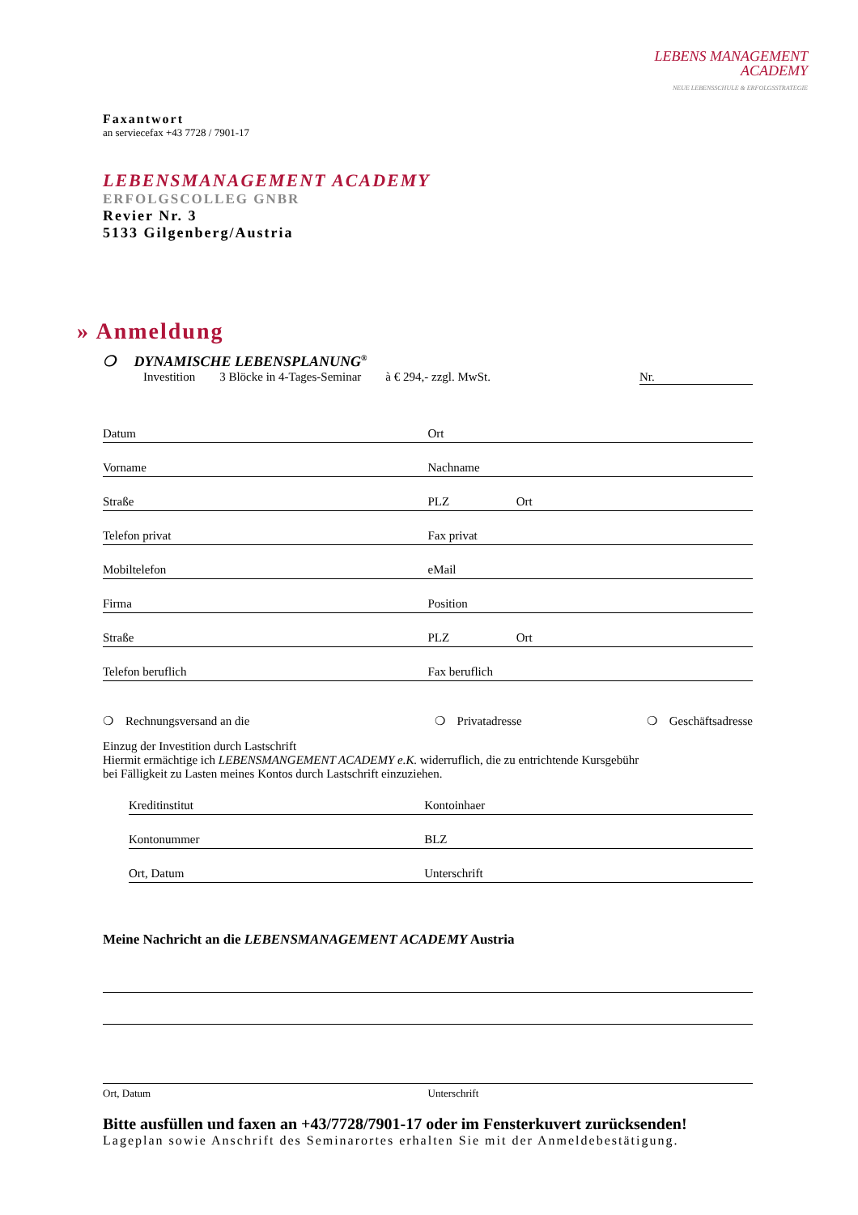LEBENS MANAGEMENT
ACADEMY
NEUE LEBENSSCHULE & ERFOLGSSTRATEGIE
Faxantwort
an serviecefax +43 7728 / 7901-17
LEBENSMANAGEMENT ACADEMY
ERFOLGSCOLLEG GNBR
Revier Nr. 3
5133 Gilgenberg/Austria
» Anmeldung
❍ DYNAMISCHE LEBENSPLANUNG<sup>®</sup>
Investition 3 Blöcke in 4-Tages-Seminar à € 294,- zzgl. MwSt. Nr.
Datum Ort
Vorname Nachname
Straße PLZ Ort
Telefon privat Fax privat
Mobiltelefon eMail
Firma Position
Straße PLZ Ort
Telefon beruflich Fax beruflich
❍ Rechnungsversand an die ❍ Privatadresse ❍ Geschäftsadresse
Einzug der Investition durch Lastschrift
Hiermit ermächtige ich LEBENSMANGEMENT ACADEMY e.K. widerruflich, die zu entrichtende Kursgebühr
bei Fälligkeit zu Lasten meines Kontos durch Lastschrift einzuziehen.
Kreditinstitut Kontoinhaer
Kontonummer BLZ
Ort, Datum Unterschrift
Meine Nachricht an die LEBENSMANAGEMENT ACADEMY Austria
Ort, Datum Unterschrift
Bitte ausfüllen und faxen an +43/7728/7901-17 oder im Fensterkuvert zurücksenden!
Lageplan sowie Anschrift des Seminarortes erhalten Sie mit der Anmeldebestätigung.